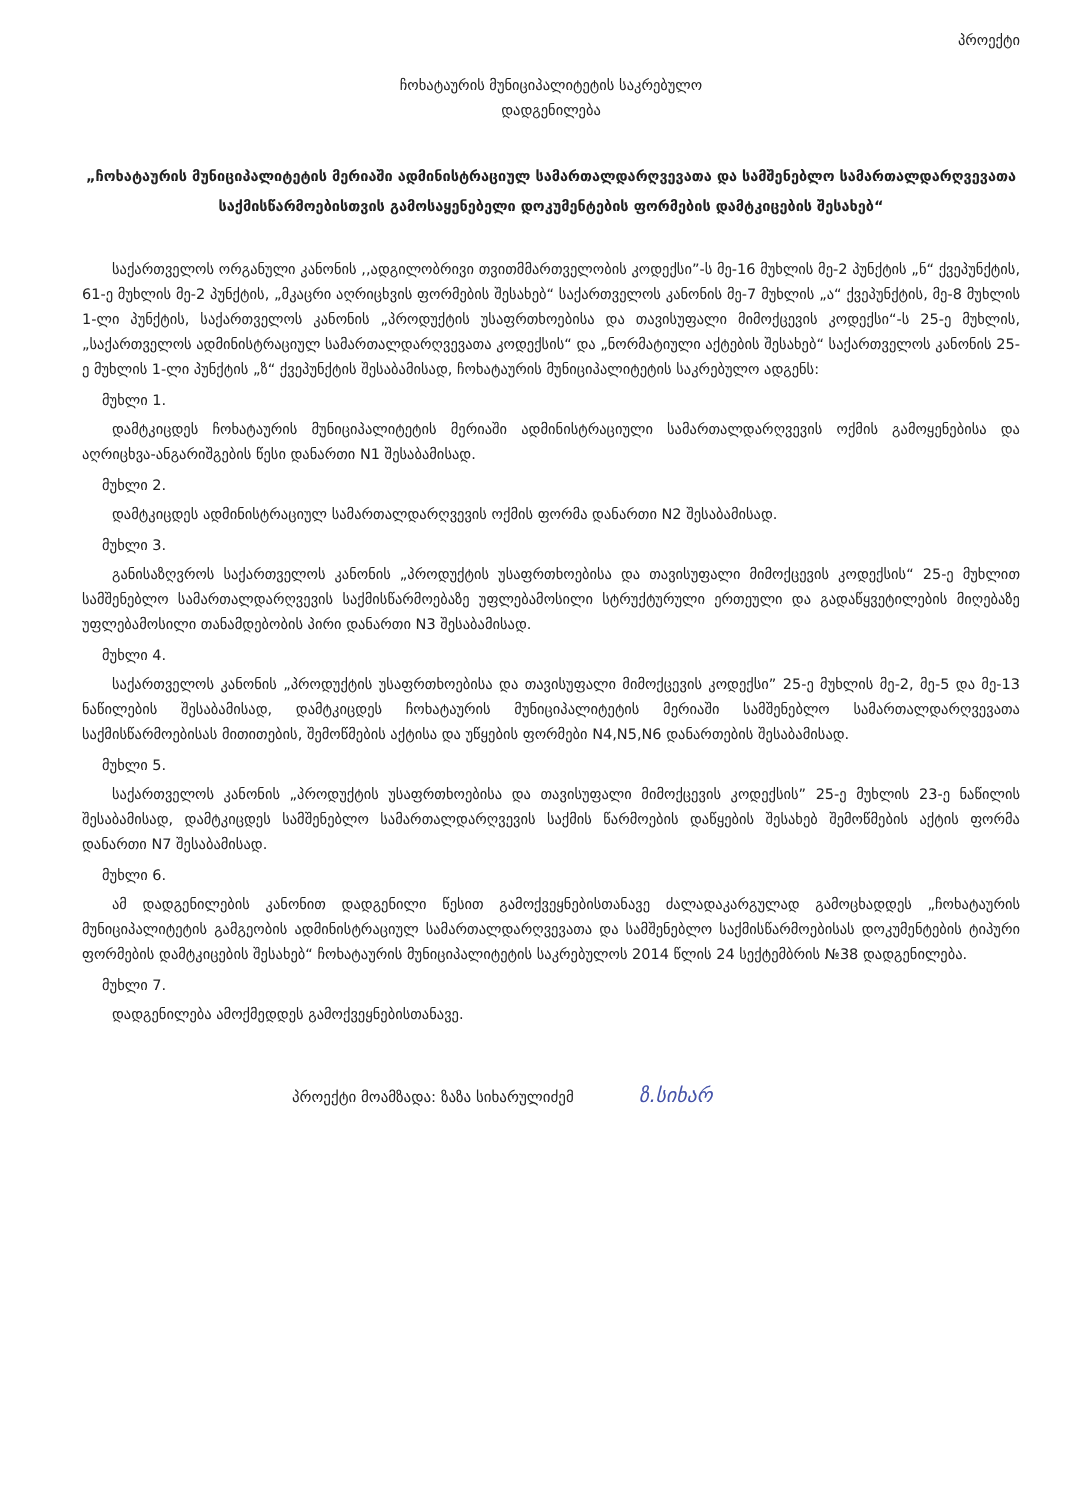პროექტი
ჩოხატაურის მუნიციპალიტეტის საკრებულო
დადგენილება
„ჩოხატაურის მუნიციპალიტეტის მერიაში ადმინისტრაციულ სამართალდარღვევათა და სამშენებლო სამართალდარღვევათა საქმისწარმოებისთვის გამოსაყენებელი დოკუმენტების ფორმების დამტკიცების შესახებ“
საქართველოს ორგანული კანონის ,,ადგილობრივი თვითმმართველობის კოდექსი”-ს მე-16 მუხლის მე-2 პუნქტის „ნ“ ქვეპუნქტის, 61-ე მუხლის მე-2 პუნქტის, „მკაცრი აღრიცხვის ფორმების შესახებ“ საქართველოს კანონის მე-7 მუხლის „ა“ ქვეპუნქტის, მე-8 მუხლის 1-ლი პუნქტის, საქართველოს კანონის „პროდუქტის უსაფრთხოებისა და თავისუფალი მიმოქცევის კოდექსი“-ს 25-ე მუხლის, „საქართველოს ადმინისტრაციულ სამართალდარღვევათა კოდექსის“ და „ნორმატიული აქტების შესახებ“ საქართველოს კანონის 25-ე მუხლის 1-ლი პუნქტის „ზ“ ქვეპუნქტის შესაბამისად, ჩოხატაურის მუნიციპალიტეტის საკრებულო ადგენს:
მუხლი 1.
დამტკიცდეს ჩოხატაურის მუნიციპალიტეტის მერიაში ადმინისტრაციული სამართალდარღვევის ოქმის გამოყენებისა და აღრიცხვა-ანგარიშგების წესი დანართი N1 შესაბამისად.
მუხლი 2.
დამტკიცდეს ადმინისტრაციულ სამართალდარღვევის ოქმის ფორმა დანართი N2 შესაბამისად.
მუხლი 3.
განისაზღვროს საქართველოს კანონის „პროდუქტის უსაფრთხოებისა და თავისუფალი მიმოქცევის კოდექსის“ 25-ე მუხლით სამშენებლო სამართალდარღვევის საქმისწარმოებაზე უფლებამოსილი სტრუქტურული ერთეული და გადაწყვეტილების მიღებაზე უფლებამოსილი თანამდებობის პირი დანართი N3 შესაბამისად.
მუხლი 4.
საქართველოს კანონის „პროდუქტის უსაფრთხოებისა და თავისუფალი მიმოქცევის კოდექსი” 25-ე მუხლის მე-2, მე-5 და მე-13 ნაწილების შესაბამისად, დამტკიცდეს ჩოხატაურის მუნიციპალიტეტის მერიაში სამშენებლო სამართალდარღვევათა საქმისწარმოებისას მითითების, შემოწმების აქტისა და უწყების ფორმები N4,N5,N6 დანართების შესაბამისად.
მუხლი 5.
საქართველოს კანონის „პროდუქტის უსაფრთხოებისა და თავისუფალი მიმოქცევის კოდექსის” 25-ე მუხლის 23-ე ნაწილის შესაბამისად, დამტკიცდეს სამშენებლო სამართალდარღვევის საქმის წარმოების დაწყების შესახებ შემოწმების აქტის ფორმა დანართი N7 შესაბამისად.
მუხლი 6.
ამ დადგენილების კანონით დადგენილი წესით გამოქვეყნებისთანავე ძალადაკარგულად გამოცხადდეს „ჩოხატაურის მუნიციპალიტეტის გამგეობის ადმინისტრაციულ სამართალდარღვევათა და სამშენებლო საქმისწარმოებისას დოკუმენტების ტიპური ფორმების დამტკიცების შესახებ“ ჩოხატაურის მუნიციპალიტეტის საკრებულოს 2014 წლის 24 სექტემბრის №38 დადგენილება.
მუხლი 7.
დადგენილება ამოქმედდეს გამოქვეყნებისთანავე.
პროექტი მოამზადა: ზაზა სიხარულიძემ ზ.სიხარ